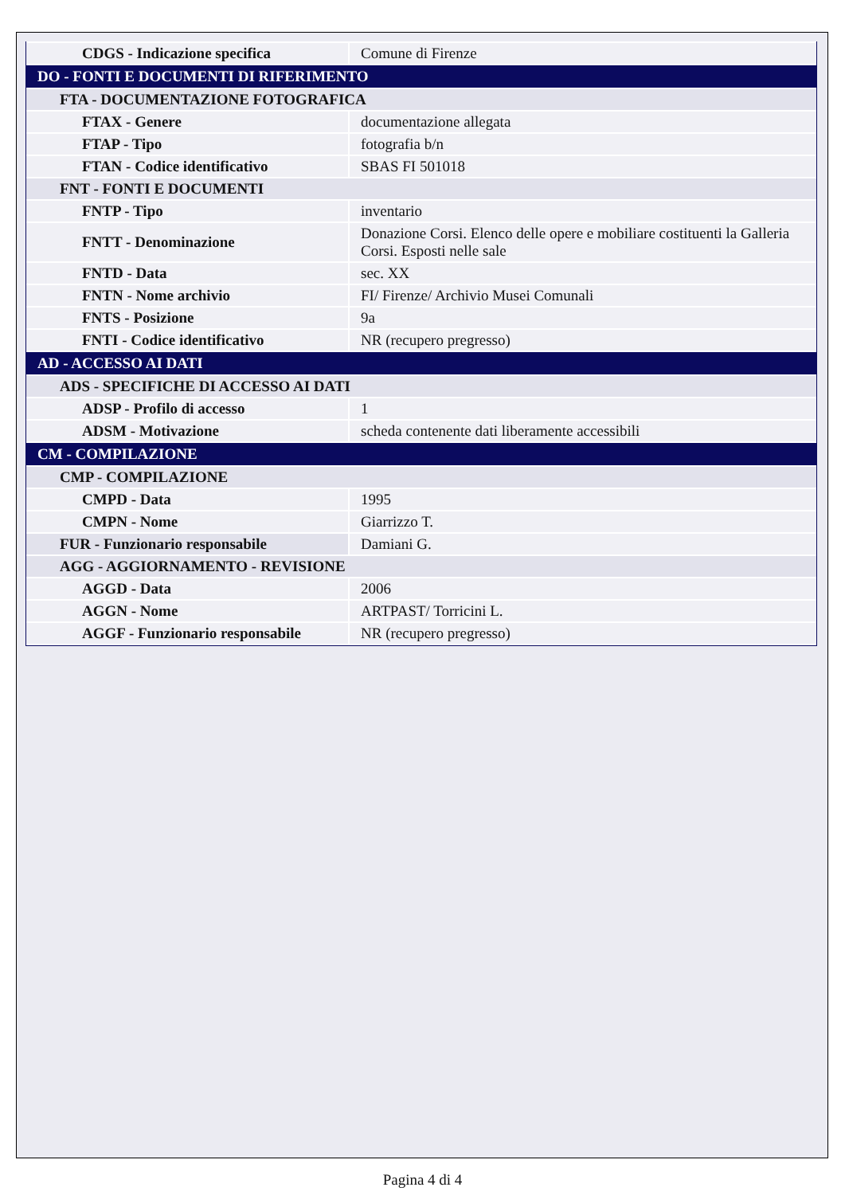| CDGS - Indicazione specifica | Comune di Firenze |
| DO - FONTI E DOCUMENTI DI RIFERIMENTO | |
| FTA - DOCUMENTAZIONE FOTOGRAFICA | |
| FTAX - Genere | documentazione allegata |
| FTAP - Tipo | fotografia b/n |
| FTAN - Codice identificativo | SBAS FI 501018 |
| FNT - FONTI E DOCUMENTI | |
| FNTP - Tipo | inventario |
| FNTT - Denominazione | Donazione Corsi. Elenco delle opere e mobiliare costituenti la Galleria Corsi. Esposti nelle sale |
| FNTD - Data | sec. XX |
| FNTN - Nome archivio | FI/ Firenze/ Archivio Musei Comunali |
| FNTS - Posizione | 9a |
| FNTI - Codice identificativo | NR (recupero pregresso) |
| AD - ACCESSO AI DATI | |
| ADS - SPECIFICHE DI ACCESSO AI DATI | |
| ADSP - Profilo di accesso | 1 |
| ADSM - Motivazione | scheda contenente dati liberamente accessibili |
| CM - COMPILAZIONE | |
| CMP - COMPILAZIONE | |
| CMPD - Data | 1995 |
| CMPN - Nome | Giarrizzo T. |
| FUR - Funzionario responsabile | Damiani G. |
| AGG - AGGIORNAMENTO - REVISIONE | |
| AGGD - Data | 2006 |
| AGGN - Nome | ARTPAST/ Torricini L. |
| AGGF - Funzionario responsabile | NR (recupero pregresso) |
Pagina 4 di 4